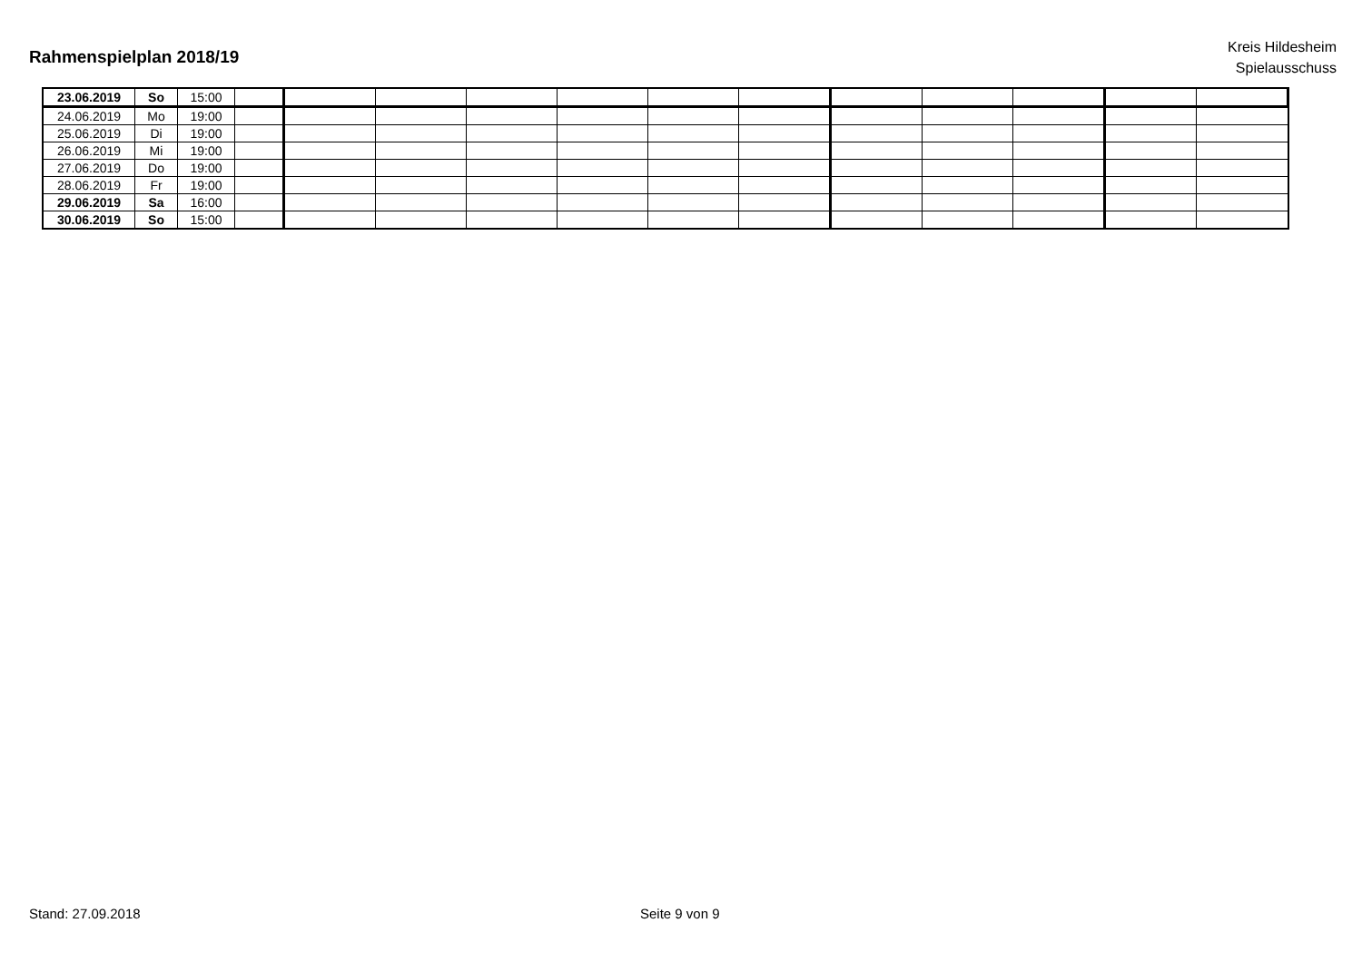Rahmenspielplan 2018/19
Kreis Hildesheim
Spielausschuss
| 23.06.2019 | So | 15:00 | | | | | | | | | | | | |
| 24.06.2019 | Mo | 19:00 | | | | | | | | | | | | |
| 25.06.2019 | Di | 19:00 | | | | | | | | | | | | |
| 26.06.2019 | Mi | 19:00 | | | | | | | | | | | | |
| 27.06.2019 | Do | 19:00 | | | | | | | | | | | | |
| 28.06.2019 | Fr | 19:00 | | | | | | | | | | | | |
| 29.06.2019 | Sa | 16:00 | | | | | | | | | | | | |
| 30.06.2019 | So | 15:00 | | | | | | | | | | | | |
Stand: 27.09.2018 Seite 9 von 9